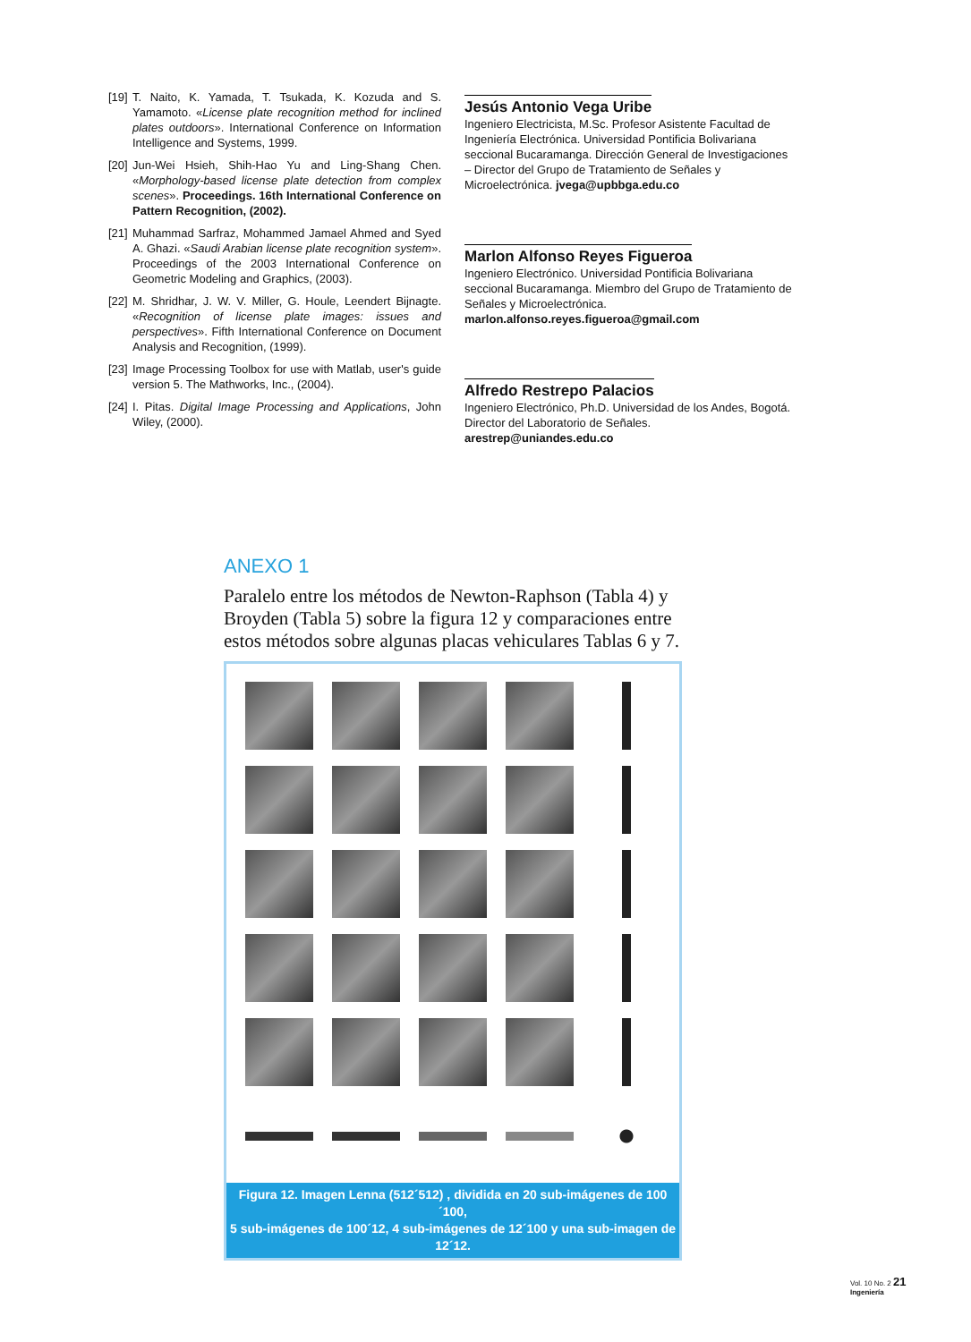[19] T. Naito, K. Yamada, T. Tsukada, K. Kozuda and S. Yamamoto. «License plate recognition method for inclined plates outdoors». International Conference on Information Intelligence and Systems, 1999.
[20] Jun-Wei Hsieh, Shih-Hao Yu and Ling-Shang Chen. «Morphology-based license plate detection from complex scenes». Proceedings. 16th International Conference on Pattern Recognition, (2002).
[21] Muhammad Sarfraz, Mohammed Jamael Ahmed and Syed A. Ghazi. «Saudi Arabian license plate recognition system». Proceedings of the 2003 International Conference on Geometric Modeling and Graphics, (2003).
[22] M. Shridhar, J. W. V. Miller, G. Houle, Leendert Bijnagte. «Recognition of license plate images: issues and perspectives». Fifth International Conference on Document Analysis and Recognition, (1999).
[23] Image Processing Toolbox for use with Matlab, user's guide version 5. The Mathworks, Inc., (2004).
[24] I. Pitas. Digital Image Processing and Applications, John Wiley, (2000).
Jesús Antonio Vega Uribe
Ingeniero Electricista, M.Sc. Profesor Asistente Facultad de Ingeniería Electrónica. Universidad Pontificia Bolivariana seccional Bucaramanga. Dirección General de Investigaciones – Director del Grupo de Tratamiento de Señales y Microelectrónica. jvega@upbbga.edu.co
Marlon Alfonso Reyes Figueroa
Ingeniero Electrónico. Universidad Pontificia Bolivariana seccional Bucaramanga. Miembro del Grupo de Tratamiento de Señales y Microelectrónica. marlon.alfonso.reyes.figueroa@gmail.com
Alfredo Restrepo Palacios
Ingeniero Electrónico, Ph.D. Universidad de los Andes, Bogotá. Director del Laboratorio de Señales. arestrep@uniandes.edu.co
ANEXO 1
Paralelo entre los métodos de Newton-Raphson (Tabla 4) y Broyden (Tabla 5) sobre la figura 12 y comparaciones entre estos métodos sobre algunas placas vehiculares Tablas 6 y 7.
Figura 12. Imagen Lenna (512´512) , dividida en 20 sub-imágenes de 100´100,
5 sub-imágenes de 100´12, 4 sub-imágenes de 12´100 y una sub-imagen de 12´12.
Vol. 10 No. 2 21
Ingeniería